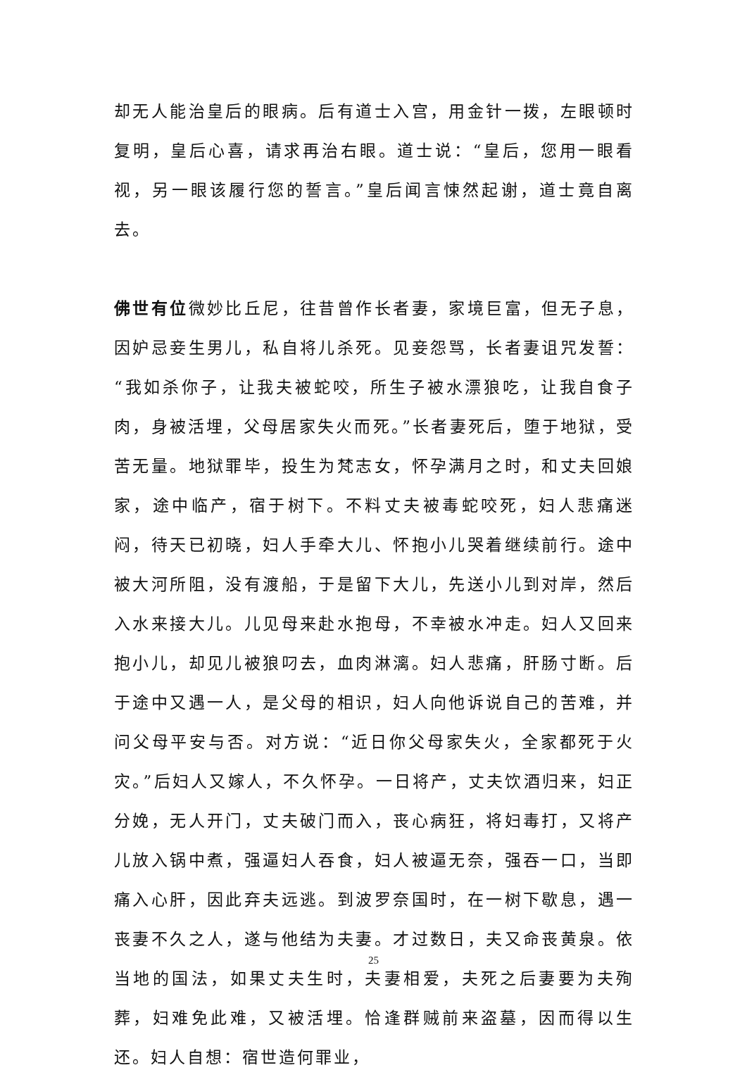却无人能治皇后的眼病。后有道士入宫，用金针一拨，左眼顿时复明，皇后心喜，请求再治右眼。道士说：“皇后，您用一眼看视，另一眼该履行您的誓言。”皇后闻言悚然起谢，道士竟自离去。
佛世有位微妙比丘尼，往昔曾作长者妻，家境巨富，但无子息，因妒忌妾生男儿，私自将儿杀死。见妾怨骂，长者妻诅咒发誓：“我如杀你子，让我夫被蛇咬，所生子被水漂狼吃，让我自食子肉，身被活埋，父母居家失火而死。”长者妻死后，堕于地狱，受苦无量。地狱罪毕，投生为梵志女，怀孕满月之时，和丈夫回娘家，途中临产，宿于树下。不料丈夫被毒蛇咬死，妇人悲痛迷闷，待天已初晓，妇人手牵大儿、怀抱小儿哭着继续前行。途中被大河所阻，没有渡船，于是留下大儿，先送小儿到对岸，然后入水来接大儿。儿见母来赴水抱母，不幸被水冲走。妇人又回来抱小儿，却见儿被狼叼去，血肉淋漓。妇人悲痛，肝肠寸断。后于途中又遇一人，是父母的相识，妇人向他诉说自己的苦难，并问父母平安与否。对方说：“近日你父母家失火，全家都死于火灾。”后妇人又嫁人，不久怀孕。一日将产，丈夫饮酒归来，妇正分娩，无人开门，丈夫破门而入，丧心病狂，将妇毒打，又将产儿放入锅中煮，强逼妇人吞食，妇人被逼无奈，强吞一口，当即痛入心肝，因此弃夫远逃。到波罗奈国时，在一树下歇息，遇一丧妻不久之人，遂与他结为夫妻。才过数日，夫又命丧黄泉。依当地的国法，如果丈夫生时，夫妻相爱，夫死之后妻要为夫殉葬，妇难免此难，又被活埋。恰逢群贼前来盗墓，因而得以生还。妇人自想：宿世造何罪业，
25